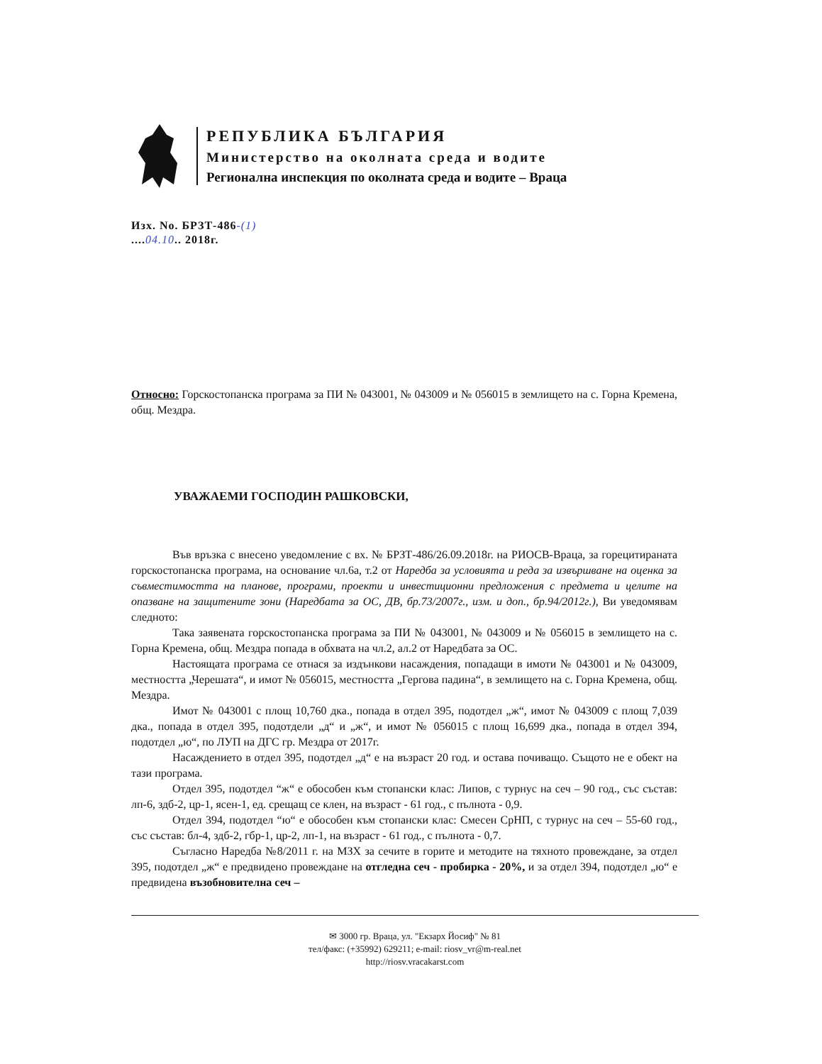РЕПУБЛИКА БЪЛГАРИЯ
Министерство на околната среда и водите
Регионална инспекция по околната среда и водите – Враца
Изх. No. БРЗТ-486-(1)
....04.10.. 2018г.
Относно: Горскостопанска програма за ПИ № 043001, № 043009 и № 056015 в землището на с. Горна Кремена, общ. Мездра.
УВАЖАЕМИ ГОСПОДИН РАШКОВСКИ,
Във връзка с внесено уведомление с вх. № БРЗТ-486/26.09.2018г. на РИОСВ-Враца, за горецитираната горскостопанска програма, на основание чл.6а, т.2 от Наредба за условията и реда за извършване на оценка за съвместимостта на планове, програми, проекти и инвестиционни предложения с предмета и целите на опазване на защитените зони (Наредбата за ОС, ДВ, бр.73/2007г., изм. и доп., бр.94/2012г.), Ви уведомявам следното:
Така заявената горскостопанска програма за ПИ № 043001, № 043009 и № 056015 в землището на с. Горна Кремена, общ. Мездра попада в обхвата на чл.2, ал.2 от Наредбата за ОС.
Настоящата програма се отнася за издънкови насаждения, попадащи в имоти № 043001 и № 043009, местността „Черешата“, и имот № 056015, местността „Гергова падина“, в землището на с. Горна Кремена, общ. Мездра.
Имот № 043001 с площ 10,760 дка., попада в отдел 395, подотдел „ж“, имот № 043009 с площ 7,039 дка., попада в отдел 395, подотдели „д“ и „ж“, и имот № 056015 с площ 16,699 дка., попада в отдел 394, подотдел „ю“, по ЛУП на ДГС гр. Мездра от 2017г.
Насаждението в отдел 395, подотдел „д“ е на възраст 20 год. и остава почиващо. Същото не е обект на тази програма.
Отдел 395, подотдел “ж“ е обособен към стопански клас: Липов, с турнус на сеч – 90 год., със състав: лп-6, здб-2, цр-1, ясен-1, ед. срещащ се клен, на възраст - 61 год., с пълнота - 0,9.
Отдел 394, подотдел “ю“ е обособен към стопански клас: Смесен СрНП, с турнус на сеч – 55-60 год., със състав: бл-4, здб-2, гбр-1, цр-2, лп-1, на възраст - 61 год., с пълнота - 0,7.
Съгласно Наредба №8/2011 г. на МЗХ за сечите в горите и методите на тяхното провеждане, за отдел 395, подотдел „ж“ е предвидено провеждане на отгледна сеч - пробирка - 20%, и за отдел 394, подотдел „ю“ е предвидена възобновителна сеч –
✉ 3000 гр. Враца, ул. "Екзарх Йосиф" № 81
тел/факс: (+35992) 629211; e-mail: riosv_vr@m-real.net
http://riosv.vracakarst.com